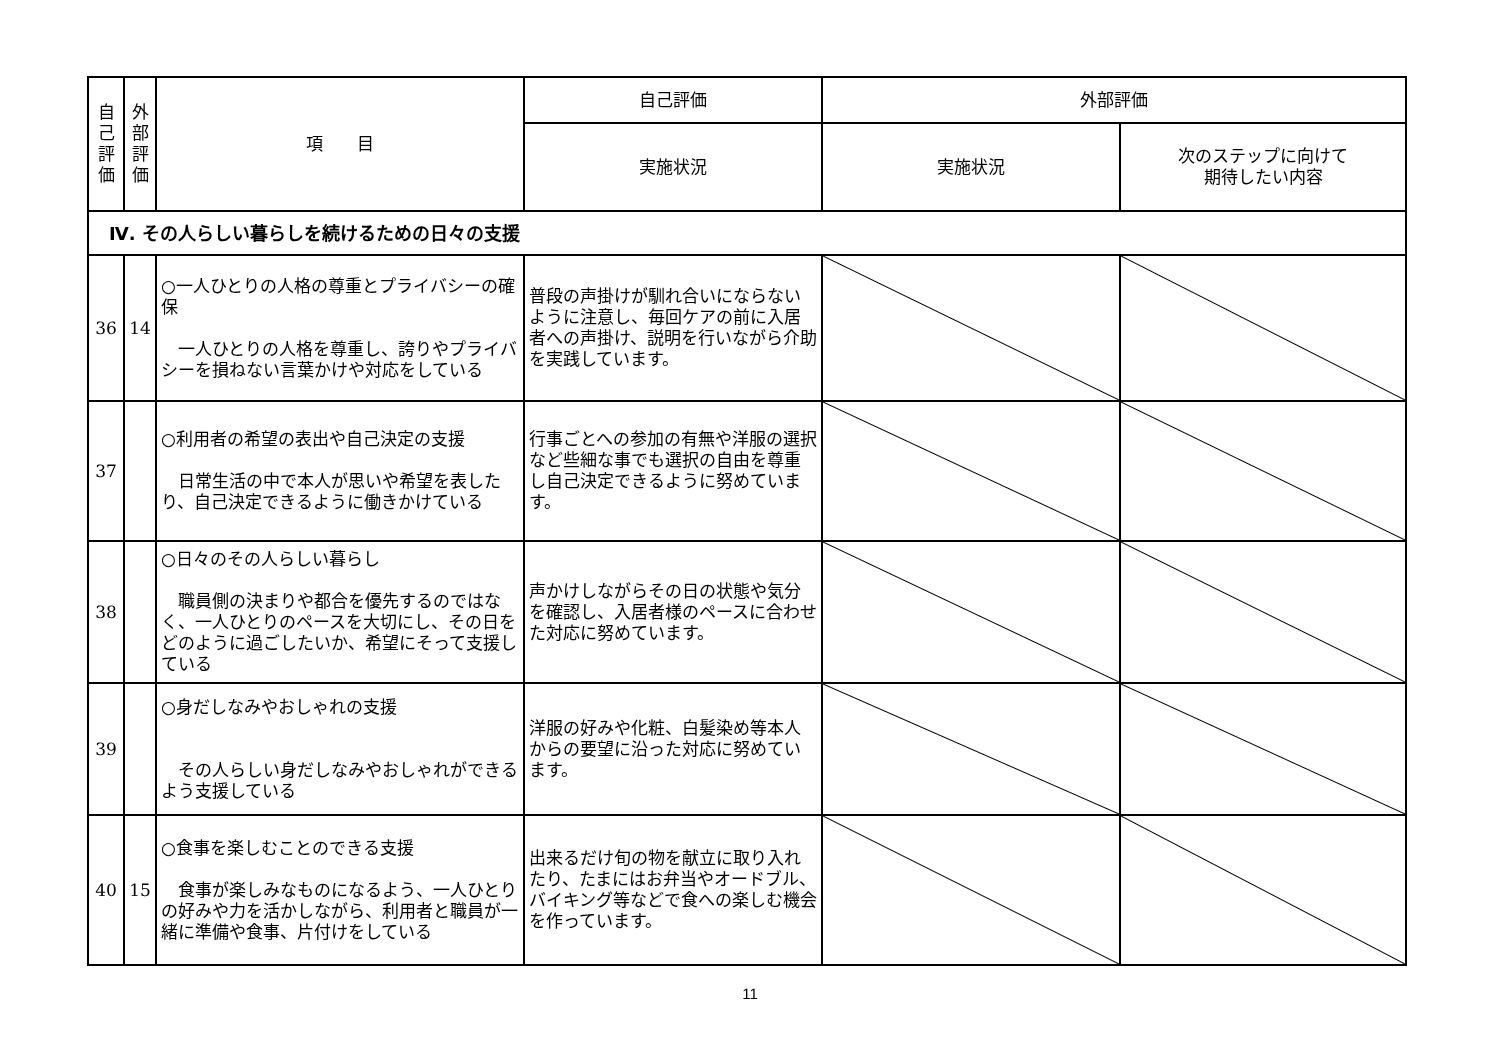| 自 己 評 価 | 外 部 評 価 | 項 目 | 自己評価 | 外部評価 | |
| --- | --- | --- | --- | --- | --- |
| | | | 実施状況 | 実施状況 | 次のステップに向けて 期待したい内容 |
| Ⅳ. その人らしい暮らしを続けるための日々の支援 | | | | | |
| 36 | 14 | ○一人ひとりの人格の尊重とプライバシーの確保 一人ひとりの人格を尊重し、誇りやプライバシーを損ねない言葉かけや対応をしている | 普段の声掛けが馴れ合いにならないように注意し、毎回ケアの前に入居者への声掛け、説明を行いながら介助を実践しています。 | | |
| 37 | | ○利用者の希望の表出や自己決定の支援 日常生活の中で本人が思いや希望を表したり、自己決定できるように働きかけている | 行事ごとへの参加の有無や洋服の選択など些細な事でも選択の自由を尊重し自己決定できるように努めています。 | | |
| 38 | | ○日々のその人らしい暮らし 職員側の決まりや都合を優先するのではなく、一人ひとりのペースを大切にし、その日をどのように過ごしたいか、希望にそって支援している | 声かけしながらその日の状態や気分を確認し、入居者様のペースに合わせた対応に努めています。 | | |
| 39 | | ○身だしなみやおしゃれの支援 その人らしい身だしなみやおしゃれができるよう支援している | 洋服の好みや化粧、白髪染め等本人からの要望に沿った対応に努めています。 | | |
| 40 | 15 | ○食事を楽しむことのできる支援 食事が楽しみなものになるよう、一人ひとりの好みや力を活かしながら、利用者と職員が一緒に準備や食事、片付けをしている | 出来るだけ旬の物を献立に取り入れたり、たまにはお弁当やオードブル、バイキング等などで食への楽しむ機会を作っています。 | | |
11